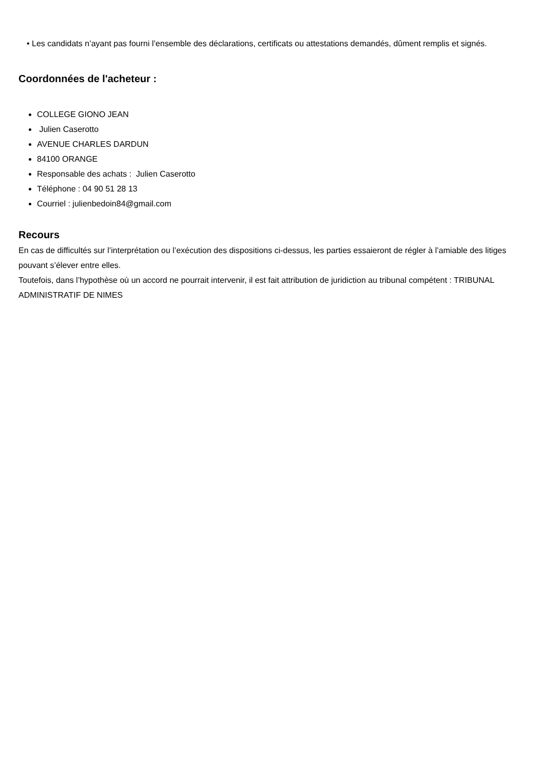• Les candidats n’ayant pas fourni l’ensemble des déclarations, certificats ou attestations demandés, dûment remplis et signés.
Coordonnées de l'acheteur :
COLLEGE GIONO JEAN
Julien Caserotto
AVENUE CHARLES DARDUN
84100 ORANGE
Responsable des achats : Julien Caserotto
Téléphone : 04 90 51 28 13
Courriel : julienbedoin84@gmail.com
Recours
En cas de difficultés sur l’interprétation ou l’exécution des dispositions ci-dessus, les parties essaieront de régler à l’amiable des litiges pouvant s’élever entre elles.
Toutefois, dans l’hypothèse où un accord ne pourrait intervenir, il est fait attribution de juridiction au tribunal compétent : TRIBUNAL ADMINISTRATIF DE NIMES